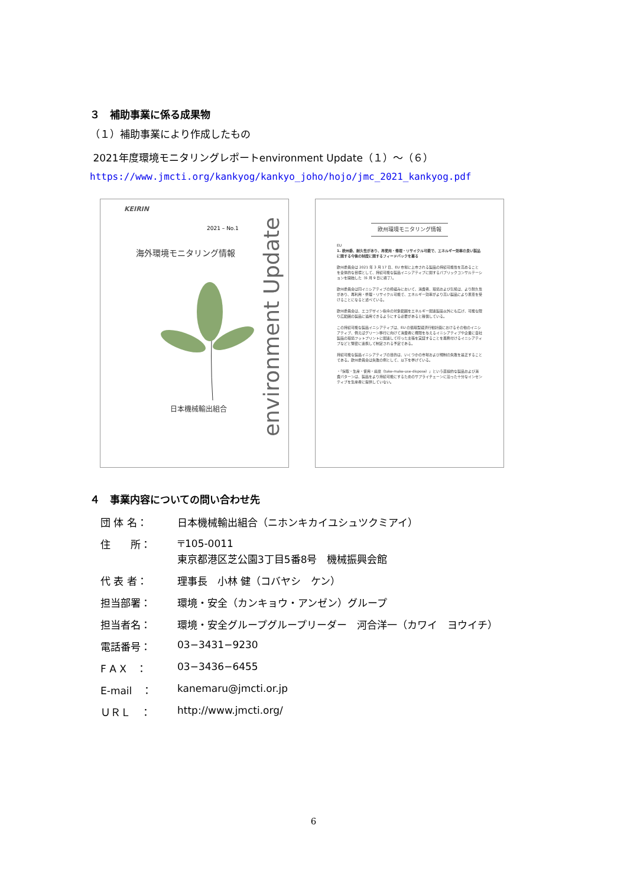３　補助事業に係る成果物
（１）補助事業により作成したもの
2021年度環境モニタリングレポートenvironment Update（１）～（６）
https://www.jmcti.org/kankyog/kankyo_joho/hojo/jmc_2021_kankyog.pdf
KEIRIN
2021 – No.1
海外環境モニタリング情報
日本機械輸出組合
environment Update
欧州環境モニタリング情報
EU
1. 欧州委、耐久性があり、再使用・修理・リサイクル可能で、エネルギー効率の良い製品に関する今後の制度に関するフィードバックを募る
欧州委員会は 2021 年 3 月 17 日、EU 市場に上市される製品の持続可能性を高めることを全体的な目標として、持続可能な製品イニシアティブに関するパブリックコンサルテーションを開始した（6 月 9 日に終了）。
欧州委員会は同イニシアティブの枠組みにおいて、消費者、環境および気候は、より耐久性があり、再利用・修理・リサイクル可能で、エネルギー効率がより高い製品により恩恵を受けることになると述べている。
欧州委員会は、エコデザイン指令の対象範囲をエネルギー関連製品以外にも広げ、可能な限り広範囲の製品に適用できるようにする必要があると確信している。
この持続可能な製品イニシアティブは、EU の循環型経済行動計画におけるその他のイニシアティブ、例えばグリーン移行に向けて消費者に権限を与えるイニシアティブや企業に自社製品の環境フットプリントに関連して行った主張を実証することを義務付けるイニシアティブなどと緊密に連携して制定される予定である。
持続可能な製品イニシアティブの目的は、いくつかの市場および規制の失敗を是正することである。欧州委員会は失敗の例として、以下を挙げている。
・「採取・生産・使用・廃棄（take-make-use-dispose）」という直線的な製品および消費パターンは、製品をより持続可能にするためのサプライチェーンに沿った十分なインセンティブを生産者に提供していない。
４　事業内容についての問い合わせ先
| 団 体 名： | 日本機械輸出組合（ニホンキカイユシュツクミアイ） |
| 住 所： | 〒105-0011 東京都港区芝公園3丁目5番8号 機械振興会館 |
| 代 表 者： | 理事長 小林 健（コバヤシ ケン） |
| 担当部署： | 環境・安全（カンキョウ・アンゼン）グループ |
| 担当者名： | 環境・安全グループグループリーダー 河合洋一（カワイ ヨウイチ） |
| 電話番号： | 03−3431−9230 |
| F A X ： | 03−3436−6455 |
| E-mail ： | kanemaru@jmcti.or.jp |
| ＵＲＬ ： | http://www.jmcti.org/ |
6